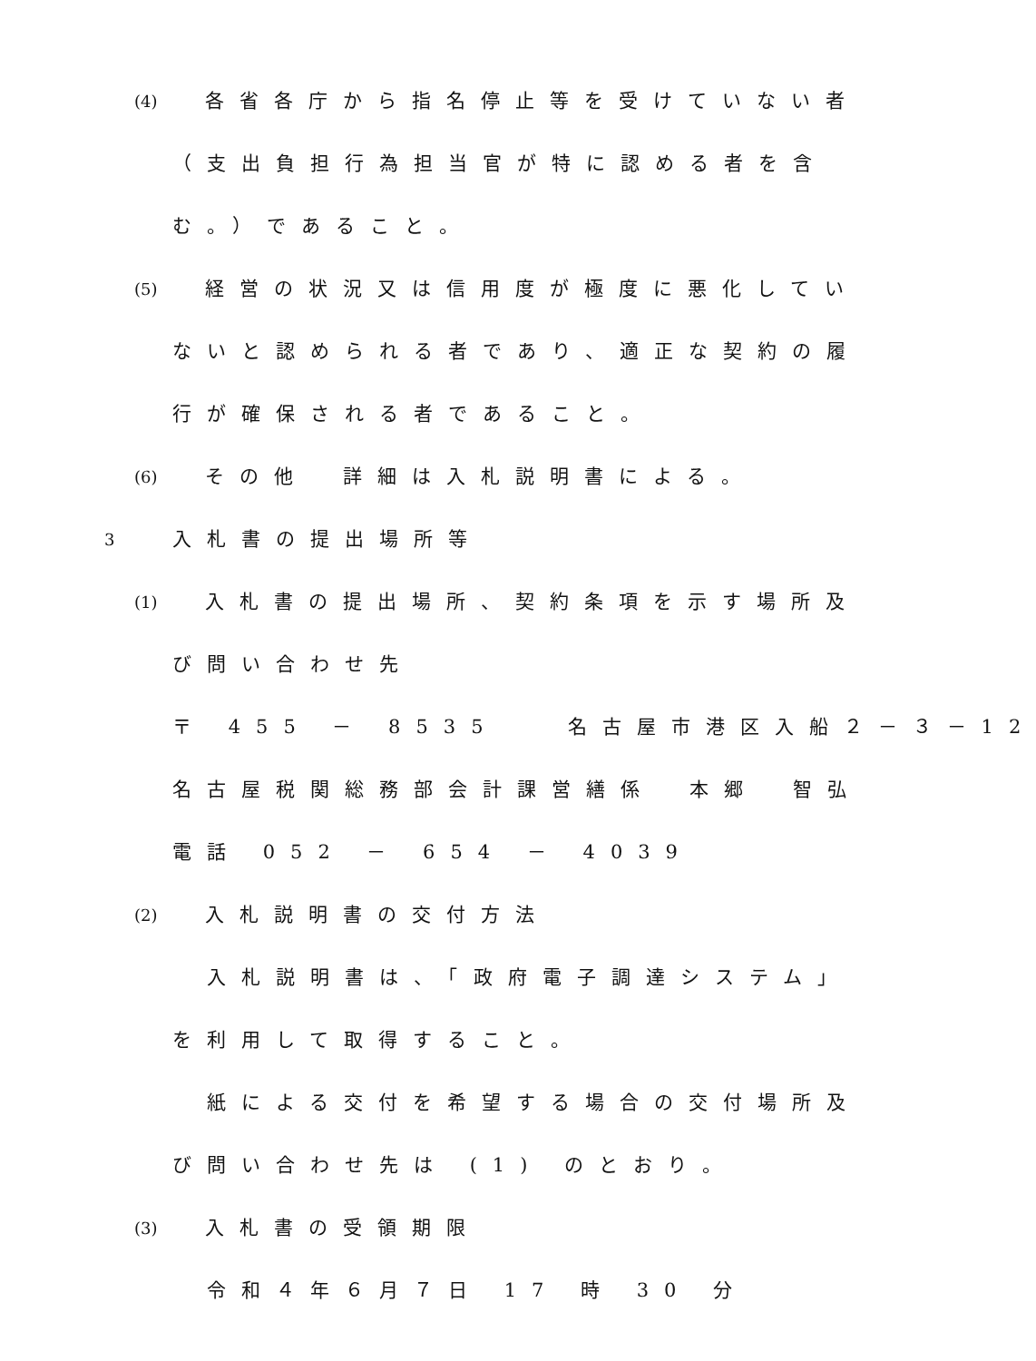(4)　各省各庁から指名停止等を受けていない者
（支出負担行為担当官が特に認める者を含
む。）であること。
(5)　経営の状況又は信用度が極度に悪化してい
ないと認められる者であり、適正な契約の履
行が確保される者であること。
(6)　その他　詳細は入札説明書による。
3 入札書の提出場所等
(1)　入札書の提出場所、契約条項を示す場所及
び問い合わせ先
〒 455 － 8535　　名古屋市港区入船２－３－12
名古屋税関総務部会計課営繕係　本郷　智弘
電話 052 － 654 － 4039
(2)　入札説明書の交付方法
　入札説明書は、「政府電子調達システム」
を利用して取得すること。
　紙による交付を希望する場合の交付場所及
び問い合わせ先は (1) のとおり。
(3)　入札書の受領期限
　令和４年６月７日 17 時 30 分